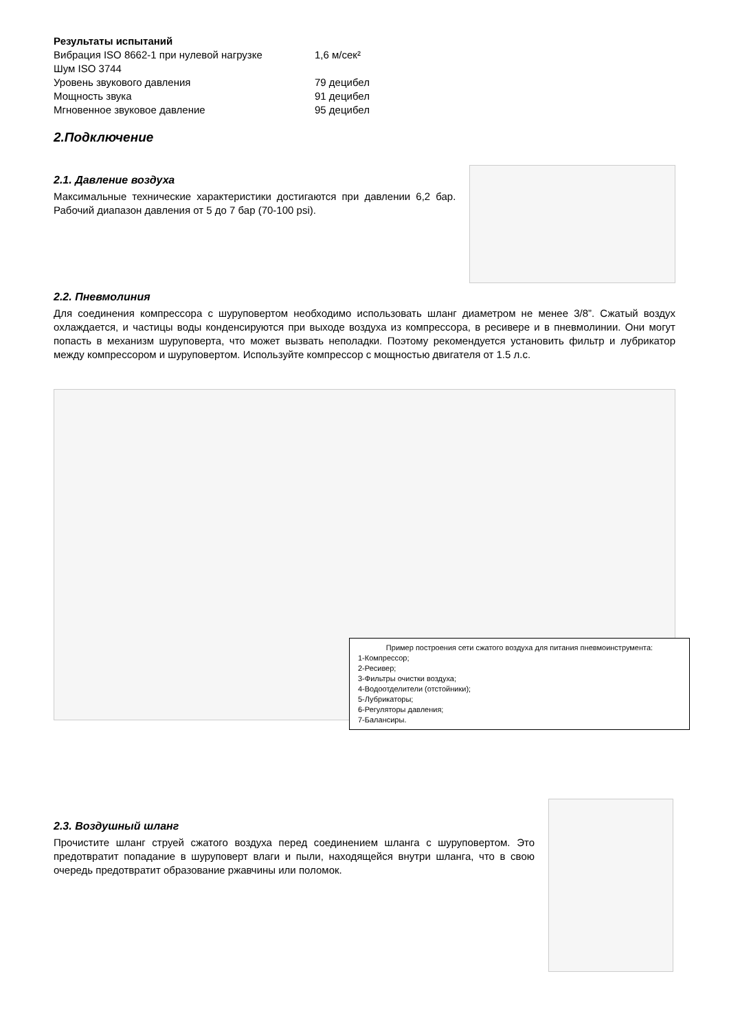Результаты испытаний
| Вибрация ISO 8662-1 при нулевой нагрузке | 1,6 м/сек² |
| Шум ISO 3744 | |
| Уровень звукового давления | 79 децибел |
| Мощность звука | 91 децибел |
| Мгновенное звуковое давление | 95 децибел |
2.Подключение
2.1. Давление воздуха
Максимальные технические характеристики достигаются при давлении 6,2 бар. Рабочий диапазон давления от 5 до 7 бар (70-100 psi).
2.2. Пневмолиния
Для соединения компрессора с шуруповертом необходимо использовать шланг диаметром не менее 3/8”. Сжатый воздух охлаждается, и частицы воды конденсируются при выходе воздуха из компрессора, в ресивере и в пневмолинии. Они могут попасть в механизм шуруповерта, что может вызвать неполадки. Поэтому рекомендуется установить фильтр и лубрикатор между компрессором и шуруповертом. Используйте компрессор с мощностью двигателя от 1.5 л.с.
Пример построения сети сжатого воздуха для питания пневмоинструмента:
1-Компрессор;
2-Ресивер;
3-Фильтры очистки воздуха;
4-Водоотделители (отстойники);
5-Лубрикаторы;
6-Регуляторы давления;
7-Балансиры.
2.3. Воздушный шланг
Прочистите шланг струей сжатого воздуха перед соединением шланга с шуруповертом. Это предотвратит попадание в шуруповерт влаги и пыли, находящейся внутри шланга, что в свою очередь предотвратит образование ржавчины или поломок.